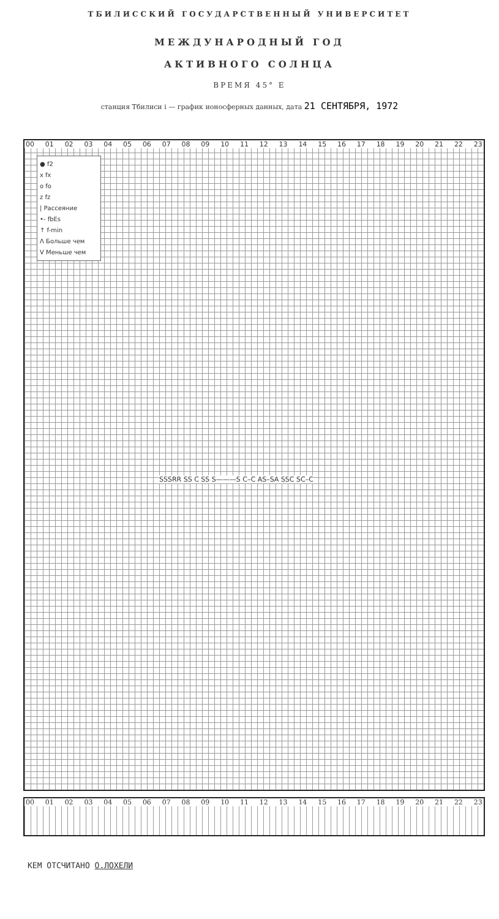ТБИЛИССКИЙ ГОСУДАРСТВЕННЫЙ УНИВЕРСИТЕТ
МЕЖДУНАРОДНЫЙ ГОД
АКТИВНОГО СОЛНЦА
ВРЕМЯ 45° Е
станция Тбилиси i — график ионосферных данных, дата 21 СЕНТЯБРЯ, 1972
00 01 02 03 04 05 06 07 08 09 10 11 12 13 14 15 16 17 18 19 20 21 22 23
● f2
x fx
o fo
z fz
| Рассеяние
•- fbEs
↑ f-min
Λ Больше чем
V Меньше чем
SSSRR SS C SS S———S C–C AS–SA SSC SC–C
00 01 02 03 04 05 06 07 08 09 10 11 12 13 14 15 16 17 18 19 20 21 22 23
КЕМ ОТСЧИТАНО О.ЛОХЕЛИ